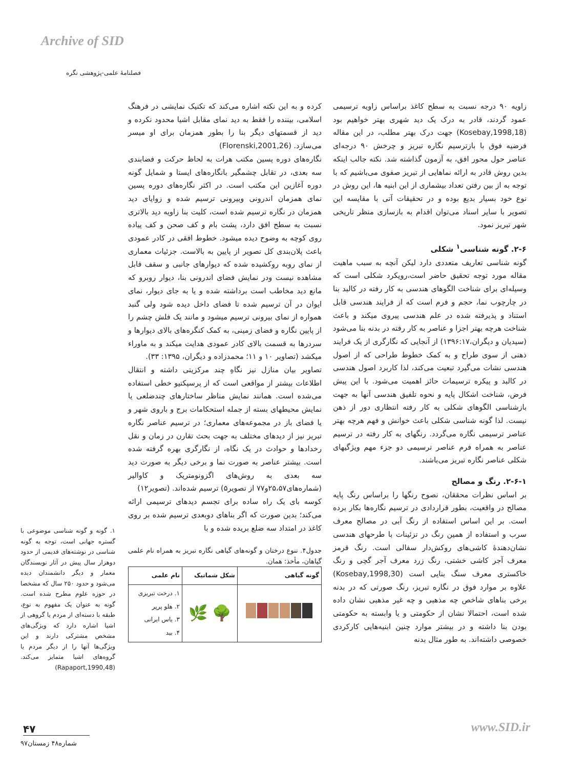Archive of SID
فصلنامهٔ علمی-پژوهشی نگره
کرده و به این نکته اشاره می‌کند که تکنیک نمایشی در فرهنگ اسلامی، بیننده را فقط به دید نمای مقابل اشیا محدود نکرده و دید از قسمتهای دیگر بنا را بطور همزمان برای او میسر می‌سازد. (Florenski,2001,26)
نگاره‌های دوره پسین مکتب هرات به لحاظ حرکت و فضابندی سه بعدی، در تقابل چشمگیر بانگاره‌های ایستا و شمایل گونه دوره آغازین این مکتب است. در اکثر نگاره‌های دوره پسین نمای همزمان اندرونی وبیرونی ترسیم شده و زوایای دید همزمان در نگاره ترسیم شده است، کلیت بنا زاویه دید بالاتری نسبت به سطح افق دارد، پشت بام و کف صحن و کف پیاده روی کوچه به وضوح دیده میشود. خطوط افقی در کادر عمودی باعث پلان‌بندی کل تصویر از پایین به بالاست. جزئیات معماری از نمای روبه روکشیده شده که دیوارهای جانبی و سقف قابل مشاهده نیست ودر نمایش فضای اندرونی بنا، دیوار روبرو که مانع دید مخاطب است برداشته شده و یا به جای دیوار، نمای ایوان در آن ترسیم شده تا فضای داخل دیده شود ولی گنبد همواره از نمای بیرونی ترسیم میشود و مانند یک فلش چشم را از پایین نگاره و فضای زمینی، به کمک کنگره‌های بالای دیوارها و سردرها به قسمت بالای کادر عمودی هدایت میکند و به ماوراء میکشد (تصاویر ۱۰ و ۱۱؛ محمدزاده و دیگران، ۱۳۹۵: ۳۳).
تصاویر بیان منازل نیز نگاهِ چند مرکزیتی داشته و انتقال اطلاعات بیشتر از مواقعی است که از پرسپکتیو خطی استفاده می‌شده است. همانند نمایش مناظر ساختارهای چندضلعی یا نمایش محیطهای بسته از جمله استحکامات برج و باروی شهر و یا فضای باز در مجموعه‌های معماری؛ در ترسیم عناصر نگاره تبریز نیز از دیدهای مختلف به جهت بحث تقارن در زمان و نقل رخدادها و حوادث در یک نگاه، از نگارگری بهره گرفته شده است. بیشتر عناصر به صورت نما و برخی دیگر به صورت دید سه بعدی به روش‌های اگزونومتریک و کاوالیر (شماره‌های۲۵،۵۷و۷۷ از تصویر۵) ترسیم شده‌اند. (تصویر۱۲)
کوسه بای یک راه ساده برای تجسم دیدهای ترسیمی ارائه می‌کند؛ بدین صورت که اگر بناهای دوبعدی ترسیم شده بر روی کاغذ در امتداد سه ضلع بریده شده و با
جدول۴. تنوع درختان و گونه‌های گیاهی نگاره تبریز به همراه نام علمی گیاهان، مأخذ: همان.
| گونه گیاهی | شکل شماتیک | نام علمی |
| --- | --- | --- |
| | 🌳 🌿 | ۱. درخت تبریزی ۲. هلو پرپر ۳. یاس ایرانی ۴. بید |
زاویه ۹۰ درجه نسبت به سطح کاغذ براساس زاویه ترسیمی عمود گردند، قادر به درک یک دید شهری بهتر خواهیم بود (Kosebay,1998,18) جهت درک بهتر مطلب، در این مقاله فرضیه فوق با بازترسیم نگاره تبریز و چرخش ۹۰ درجه‌ای عناصر حول محور افق، به آزمون گذاشته شد. نکته جالب اینکه بدین روش قادر به ارائه نماهایی از تبریز صفوی می‌باشیم که با توجه به از بین رفتن تعداد بیشماری از این ابنیه ها، این روش در نوع خود بسیار بدیع بوده و در تحقیقات آتی با مقایسه این تصویر با سایر اسناد می‌توان اقدام به بازسازی منظر تاریخی شهر تبریز نمود.
۲-۶. گونه شناسی<sup>۱</sup> شکلی
گونه شناسی تعاریف متعددی دارد لیکن آنچه به سبب ماهیت مقاله مورد توجه تحقیق حاضر است،رویکرد شکلی است که وسیله‌ای برای شناخت الگوهای هندسی به کار رفته در کالبد بنا در چارچوب نما، حجم و فرم است که از فرایند هندسی قابل استناد و پذیرفته شده در علم هندسی پیروی میکند و باعث شناخت هرچه بهتر اجزا و عناصر به کار رفته در بدنه بنا می‌شود (سیدیان و دیگران،۱۳۹۶:۱۷) از آنجایی که نگارگری از یک فرایند ذهنی از سوی طراح و به کمک خطوط طراحی که از اصول هندسی نشات می‌گیرد تبعیت می‌کند، لذا کاربرد اصول هندسی در کالبد و پیکره ترسیمات حائز اهمیت می‌شود. با این پیش فرض، شناخت اشکال پایه و نحوه تلفیق هندسی آنها به جهت بازشناسی الگوهای شکلی به کار رفته انتظاری دور از ذهن نیست. لذا گونه شناسی شکلی باعث خوانش و فهم هرچه بهتر عناصر ترسیمی نگاره می‌گردد. رنگهای به کار رفته در ترسیم عناصر به همراه فرم عناصر ترسیمی دو جزء مهم ویژگیهای شکلی عناصر نگاره تبریز می‌باشند.
۲-۶-۱. رنگ و مصالح
بر اساس نظرات محققان، نصوح رنگها را براساس رنگ پایه مصالح در واقعیت، بطور قراردادی در ترسیم نگاره‌ها بکار برده است. بر این اساس استفاده از رنگ آبی در مصالح معرف سرب و استفاده از همین رنگ در تزئینات با طرحهای هندسی نشان‌دهندهٔ کاشی‌های روکش‌دار سفالی است. رنگ قرمز معرف آجر کاشی خشتی، رنگ زرد معرف آجر گچی و رنگ خاکستری معرف سنگ بنایی است (Kosebay,1998,30) علاوه بر موارد فوق در نگاره تبریز، رنگ صورتی که در بدنه برخی بناهای شاخص چه مذهبی و چه غیر مذهبی نشان داده شده است، احتمالا نشان از حکومتی و یا وابسته به حکومتی بودن بنا داشته و در بیشتر موارد چنین ابنیه‌هایی کارکردی خصوصی داشته‌اند. به طور مثال بدنه
۱. گونه و گونه شناسی موضوعی با گستره جهانی است، توجه به گونه شناسی در نوشته‌های قدیمی از حدود دوهزار سال پیش در آثار نویسندگان معمار و دیگر دانشمندان دیده می‌شود و حدود ۲۵۰ سال که مشخصا در حوزه علوم مطرح شده است. گونه به عنوان یک مفهوم به نوع، طبقه با دسته‌ای از مردم یا گروهی از اشیا اشاره دارد که ویژگی‌های مشخص مشترکی دارند و این ویژگی‌ها آنها را از دیگر مردم یا گروه‌های اشیا متمایز می‌کند. (Rapaport,1990,48)
۴۷
شماره۴۸ زمستان۹۷
www.SID.ir